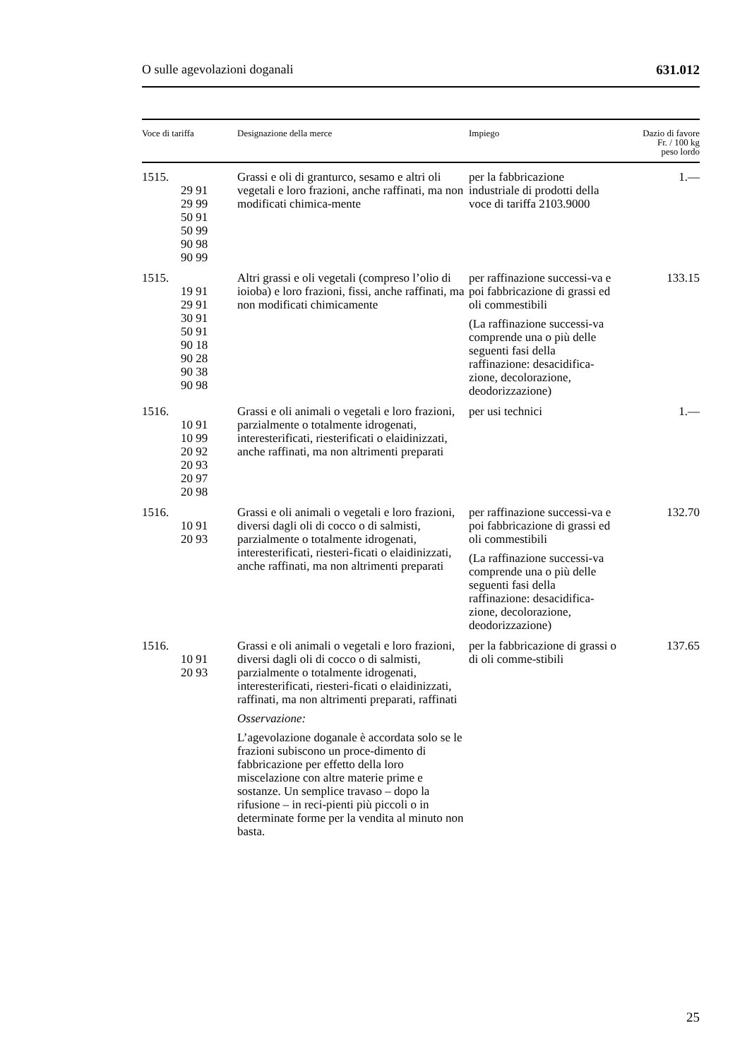O sulle agevolazioni doganali 631.012
| Voce di tariffa | Designazione della merce | Impiego | Dazio di favore Fr. / 100 kg peso lordo |
| --- | --- | --- | --- |
| 1515. 29 91 29 99 50 91 50 99 90 98 90 99 | Grassi e oli di granturco, sesamo e altri oli vegetali e loro frazioni, anche raffinati, ma non modificati chimica-mente | per la fabbricazione industriale di prodotti della voce di tariffa 2103.9000 | 1.— |
| 1515. 19 91 29 91 30 91 50 91 90 18 90 28 90 38 90 98 | Altri grassi e oli vegetali (compreso l’olio di ioioba) e loro frazioni, fissi, anche raffinati, ma non modificati chimicamente | per raffinazione successi-va e poi fabbricazione di grassi ed oli commestibili (La raffinazione successi-va comprende una o più delle seguenti fasi della raffinazione: desacidifica-zione, decolorazione, deodorizzazione) | 133.15 |
| 1516. 10 91 10 99 20 92 20 93 20 97 20 98 | Grassi e oli animali o vegetali e loro frazioni, parzialmente o totalmente idrogenati, interesterificati, riesterificati o elaidinizzati, anche raffinati, ma non altrimenti preparati | per usi technici | 1.— |
| 1516. 10 91 20 93 | Grassi e oli animali o vegetali e loro frazioni, diversi dagli oli di cocco o di salmisti, parzialmente o totalmente idrogenati, interesterificati, riesteri-ficati o elaidinizzati, anche raffinati, ma non altrimenti preparati | per raffinazione successi-va e poi fabbricazione di grassi ed oli commestibili (La raffinazione successi-va comprende una o più delle seguenti fasi della raffinazione: desacidifica-zione, decolorazione, deodorizzazione) | 132.70 |
| 1516. 10 91 20 93 | Grassi e oli animali o vegetali e loro frazioni, diversi dagli oli di cocco o di salmisti, parzialmente o totalmente idrogenati, interesterificati, riesteri-ficati o elaidinizzati, raffinati, ma non altrimenti preparati, raffinati Osservazione: L’agevolazione doganale è accordata solo se le frazioni subiscono un proce-dimento di fabbricazione per effetto della loro miscelazione con altre materie prime e sostanze. Un semplice travaso – dopo la rifusione – in reci-pienti più piccoli o in determinate forme per la vendita al minuto non basta. | per la fabbricazione di grassi o di oli comme-stibili | 137.65 |
25